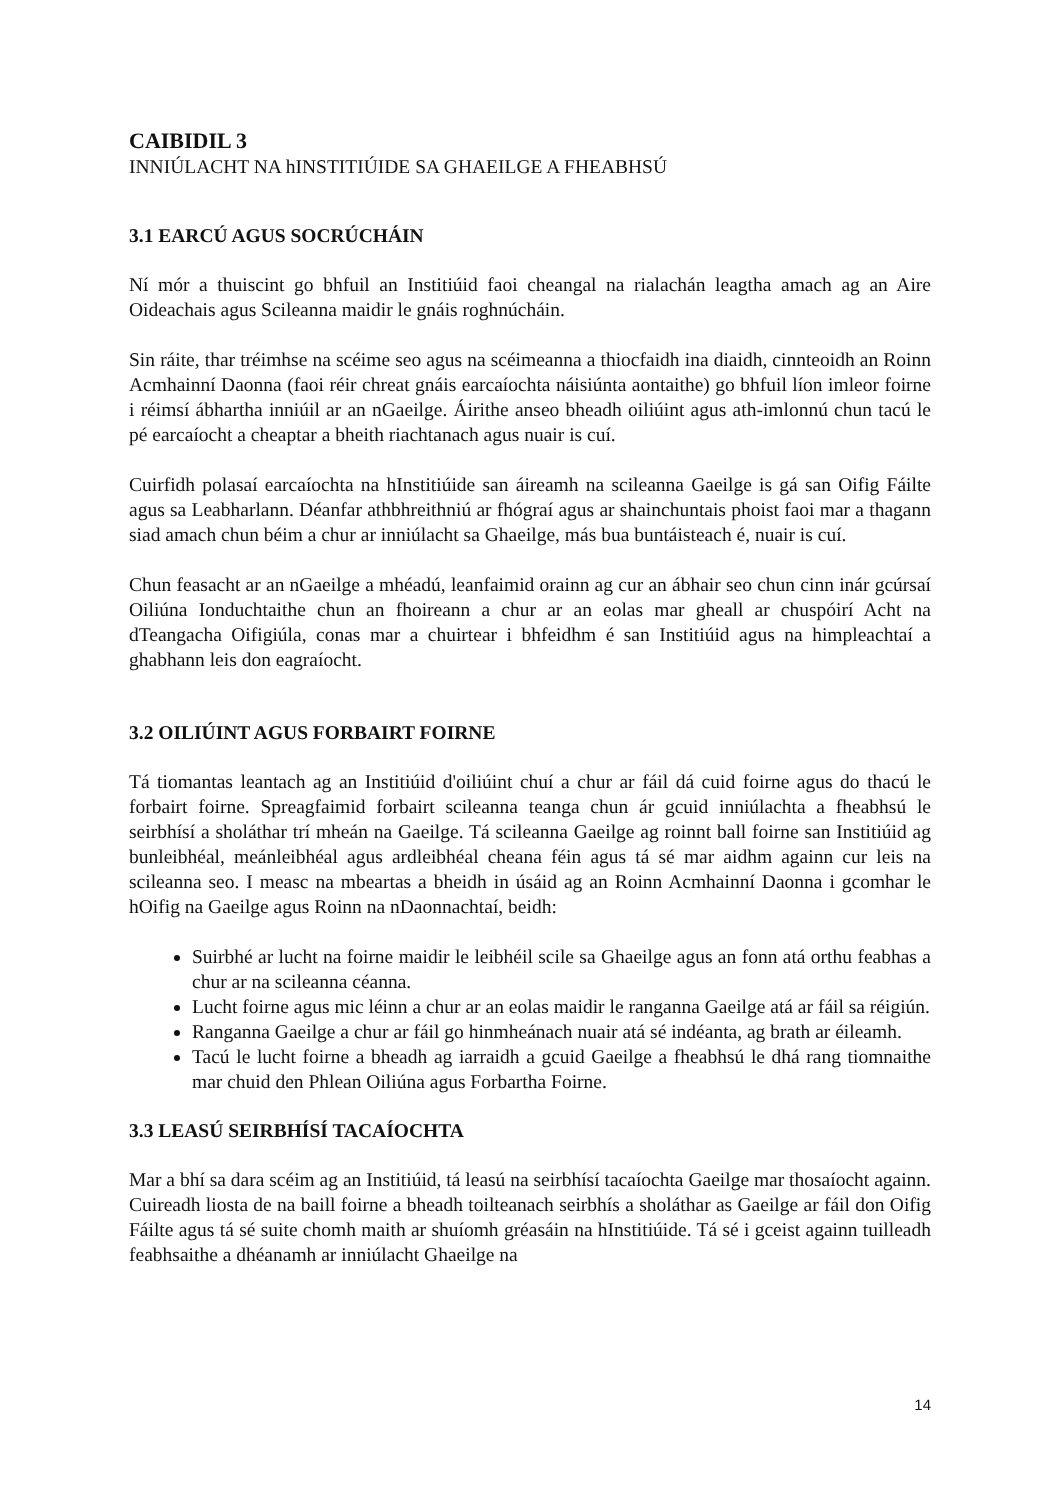CAIBIDIL 3
INNIÚLACHT NA hINSTITIÚIDE SA GHAEILGE A FHEABHSÚ
3.1 EARCÚ AGUS SOCRÚCHÁIN
Ní mór a thuiscint go bhfuil an Institiúid faoi cheangal na rialachán leagtha amach ag an Aire Oideachais agus Scileanna maidir le gnáis roghnúcháin.
Sin ráite, thar tréimhse na scéime seo agus na scéimeanna a thiocfaidh ina diaidh, cinnteoidh an Roinn Acmhainní Daonna (faoi réir chreat gnáis earcaíochta náisiúnta aontaithe) go bhfuil líon imleor foirne i réimsí ábhartha inniúil ar an nGaeilge. Áirithe anseo bheadh oiliúint agus ath-imlonnú chun tacú le pé earcaíocht a cheaptar a bheith riachtanach agus nuair is cuí.
Cuirfidh polasaí earcaíochta na hInstitiúide san áireamh na scileanna Gaeilge is gá san Oifig Fáilte agus sa Leabharlann. Déanfar athbhreithniú ar fhógraí agus ar shainchuntais phoist faoi mar a thagann siad amach chun béim a chur ar inniúlacht sa Ghaeilge, más bua buntáisteach é, nuair is cuí.
Chun feasacht ar an nGaeilge a mhéadú, leanfaimid orainn ag cur an ábhair seo chun cinn inár gcúrsaí Oiliúna Ionduchtaithe chun an fhoireann a chur ar an eolas mar gheall ar chuspóirí Acht na dTeangacha Oifigiúla, conas mar a chuirtear i bhfeidhm é san Institiúid agus na himpleachtaí a ghabhann leis don eagraíocht.
3.2 OILIÚINT AGUS FORBAIRT FOIRNE
Tá tiomantas leantach ag an Institiúid d'oiliúint chuí a chur ar fáil dá cuid foirne agus do thacú le forbairt foirne. Spreagfaimid forbairt scileanna teanga chun ár gcuid inniúlachta a fheabhsú le seirbhísí a sholáthar trí mheán na Gaeilge. Tá scileanna Gaeilge ag roinnt ball foirne san Institiúid ag bunleibhéal, meánleibhéal agus ardleibhéal cheana féin agus tá sé mar aidhm againn cur leis na scileanna seo. I measc na mbeartas a bheidh in úsáid ag an Roinn Acmhainní Daonna i gcomhar le hOifig na Gaeilge agus Roinn na nDaonnachtaí, beidh:
Suirbhé ar lucht na foirne maidir le leibhéil scile sa Ghaeilge agus an fonn atá orthu feabhas a chur ar na scileanna céanna.
Lucht foirne agus mic léinn a chur ar an eolas maidir le ranganna Gaeilge atá ar fáil sa réigiún.
Ranganna Gaeilge a chur ar fáil go hinmheánach nuair atá sé indéanta, ag brath ar éileamh.
Tacú le lucht foirne a bheadh ag iarraidh a gcuid Gaeilge a fheabhsú le dhá rang tiomnaithe mar chuid den Phlean Oiliúna agus Forbartha Foirne.
3.3 LEASÚ SEIRBHÍSÍ TACAÍOCHTA
Mar a bhí sa dara scéim ag an Institiúid, tá leasú na seirbhísí tacaíochta Gaeilge mar thosaíocht againn. Cuireadh liosta de na baill foirne a bheadh toilteanach seirbhís a sholáthar as Gaeilge ar fáil don Oifig Fáilte agus tá sé suite chomh maith ar shuíomh gréasáin na hInstitiúide. Tá sé i gceist againn tuilleadh feabhsaithe a dhéanamh ar inniúlacht Ghaeilge na
14